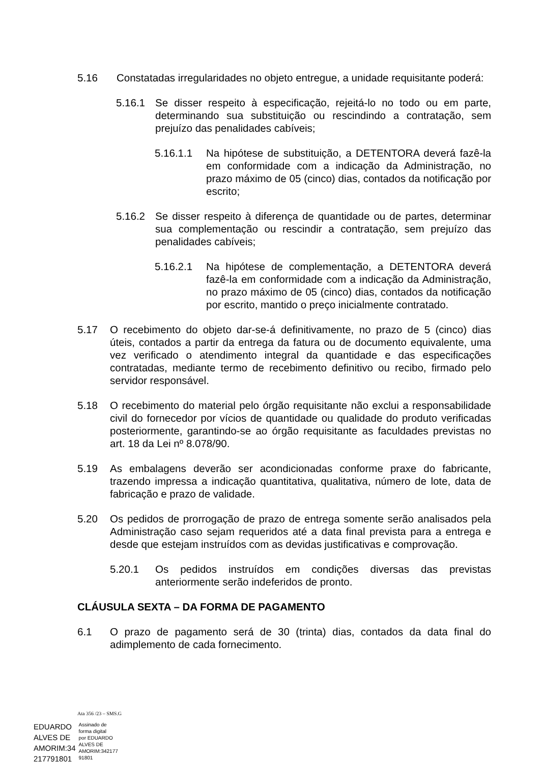5.16 Constatadas irregularidades no objeto entregue, a unidade requisitante poderá:
5.16.1 Se disser respeito à especificação, rejeitá-lo no todo ou em parte, determinando sua substituição ou rescindindo a contratação, sem prejuízo das penalidades cabíveis;
5.16.1.1 Na hipótese de substituição, a DETENTORA deverá fazê-la em conformidade com a indicação da Administração, no prazo máximo de 05 (cinco) dias, contados da notificação por escrito;
5.16.2 Se disser respeito à diferença de quantidade ou de partes, determinar sua complementação ou rescindir a contratação, sem prejuízo das penalidades cabíveis;
5.16.2.1 Na hipótese de complementação, a DETENTORA deverá fazê-la em conformidade com a indicação da Administração, no prazo máximo de 05 (cinco) dias, contados da notificação por escrito, mantido o preço inicialmente contratado.
5.17 O recebimento do objeto dar-se-á definitivamente, no prazo de 5 (cinco) dias úteis, contados a partir da entrega da fatura ou de documento equivalente, uma vez verificado o atendimento integral da quantidade e das especificações contratadas, mediante termo de recebimento definitivo ou recibo, firmado pelo servidor responsável.
5.18 O recebimento do material pelo órgão requisitante não exclui a responsabilidade civil do fornecedor por vícios de quantidade ou qualidade do produto verificadas posteriormente, garantindo-se ao órgão requisitante as faculdades previstas no art. 18 da Lei nº 8.078/90.
5.19 As embalagens deverão ser acondicionadas conforme praxe do fabricante, trazendo impressa a indicação quantitativa, qualitativa, número de lote, data de fabricação e prazo de validade.
5.20 Os pedidos de prorrogação de prazo de entrega somente serão analisados pela Administração caso sejam requeridos até a data final prevista para a entrega e desde que estejam instruídos com as devidas justificativas e comprovação.
5.20.1 Os pedidos instruídos em condições diversas das previstas anteriormente serão indeferidos de pronto.
CLÁUSULA SEXTA – DA FORMA DE PAGAMENTO
6.1 O prazo de pagamento será de 30 (trinta) dias, contados da data final do adimplemento de cada fornecimento.
Ata 356 /23 – SMS.G
EDUARDO
ALVES DE
AMORIM:34
217791801
Assinado de
forma digital
por EDUARDO
ALVES DE
AMORIM:342177
91801